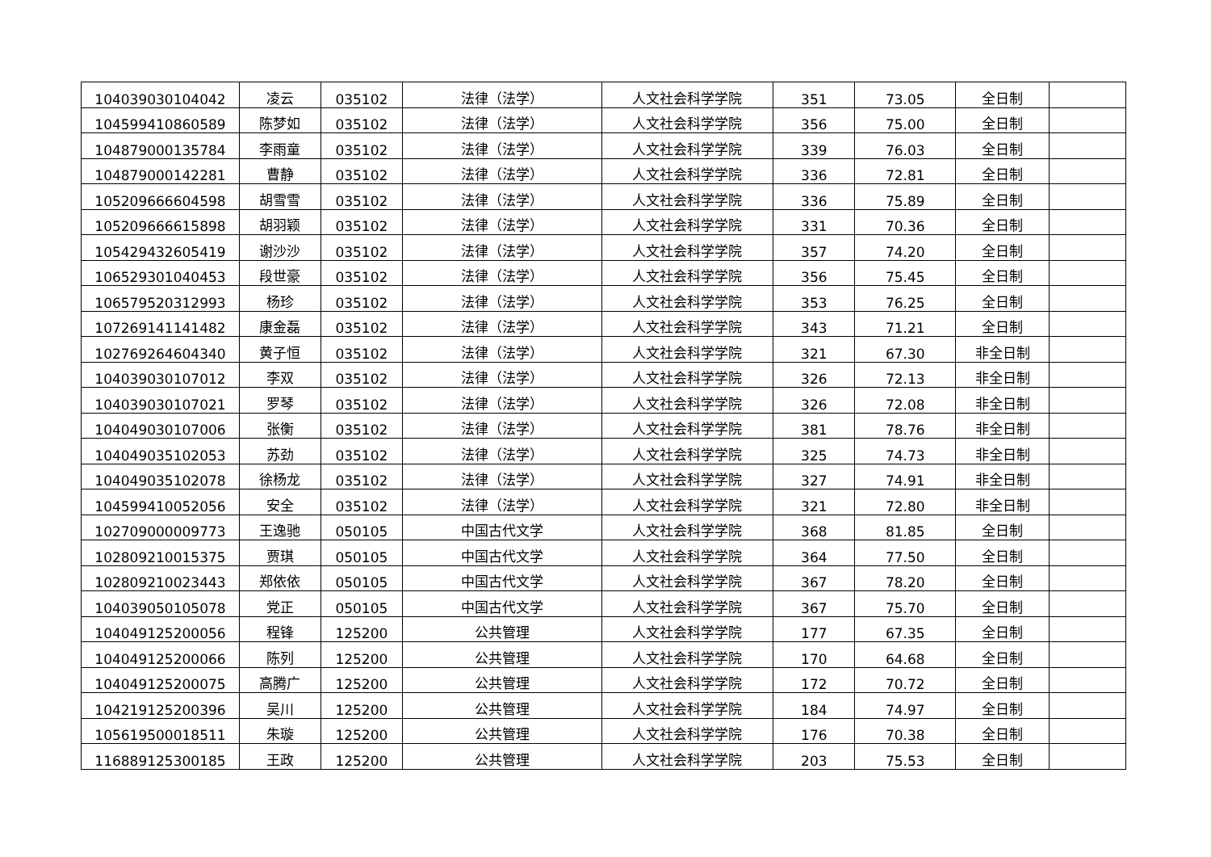| 104039030104042 | 凌云 | 035102 | 法律（法学） | 人文社会科学学院 | 351 | 73.05 | 全日制 | |
| 104599410860589 | 陈梦如 | 035102 | 法律（法学） | 人文社会科学学院 | 356 | 75.00 | 全日制 | |
| 104879000135784 | 李雨童 | 035102 | 法律（法学） | 人文社会科学学院 | 339 | 76.03 | 全日制 | |
| 104879000142281 | 曹静 | 035102 | 法律（法学） | 人文社会科学学院 | 336 | 72.81 | 全日制 | |
| 105209666604598 | 胡雪雪 | 035102 | 法律（法学） | 人文社会科学学院 | 336 | 75.89 | 全日制 | |
| 105209666615898 | 胡羽颖 | 035102 | 法律（法学） | 人文社会科学学院 | 331 | 70.36 | 全日制 | |
| 105429432605419 | 谢沙沙 | 035102 | 法律（法学） | 人文社会科学学院 | 357 | 74.20 | 全日制 | |
| 106529301040453 | 段世豪 | 035102 | 法律（法学） | 人文社会科学学院 | 356 | 75.45 | 全日制 | |
| 106579520312993 | 杨珍 | 035102 | 法律（法学） | 人文社会科学学院 | 353 | 76.25 | 全日制 | |
| 107269141141482 | 康金磊 | 035102 | 法律（法学） | 人文社会科学学院 | 343 | 71.21 | 全日制 | |
| 102769264604340 | 黄子恒 | 035102 | 法律（法学） | 人文社会科学学院 | 321 | 67.30 | 非全日制 | |
| 104039030107012 | 李双 | 035102 | 法律（法学） | 人文社会科学学院 | 326 | 72.13 | 非全日制 | |
| 104039030107021 | 罗琴 | 035102 | 法律（法学） | 人文社会科学学院 | 326 | 72.08 | 非全日制 | |
| 104049030107006 | 张衡 | 035102 | 法律（法学） | 人文社会科学学院 | 381 | 78.76 | 非全日制 | |
| 104049035102053 | 苏劲 | 035102 | 法律（法学） | 人文社会科学学院 | 325 | 74.73 | 非全日制 | |
| 104049035102078 | 徐杨龙 | 035102 | 法律（法学） | 人文社会科学学院 | 327 | 74.91 | 非全日制 | |
| 104599410052056 | 安全 | 035102 | 法律（法学） | 人文社会科学学院 | 321 | 72.80 | 非全日制 | |
| 102709000009773 | 王逸驰 | 050105 | 中国古代文学 | 人文社会科学学院 | 368 | 81.85 | 全日制 | |
| 102809210015375 | 贾琪 | 050105 | 中国古代文学 | 人文社会科学学院 | 364 | 77.50 | 全日制 | |
| 102809210023443 | 郑依依 | 050105 | 中国古代文学 | 人文社会科学学院 | 367 | 78.20 | 全日制 | |
| 104039050105078 | 党正 | 050105 | 中国古代文学 | 人文社会科学学院 | 367 | 75.70 | 全日制 | |
| 104049125200056 | 程锋 | 125200 | 公共管理 | 人文社会科学学院 | 177 | 67.35 | 全日制 | |
| 104049125200066 | 陈列 | 125200 | 公共管理 | 人文社会科学学院 | 170 | 64.68 | 全日制 | |
| 104049125200075 | 高腾广 | 125200 | 公共管理 | 人文社会科学学院 | 172 | 70.72 | 全日制 | |
| 104219125200396 | 吴川 | 125200 | 公共管理 | 人文社会科学学院 | 184 | 74.97 | 全日制 | |
| 105619500018511 | 朱璇 | 125200 | 公共管理 | 人文社会科学学院 | 176 | 70.38 | 全日制 | |
| 116889125300185 | 王政 | 125200 | 公共管理 | 人文社会科学学院 | 203 | 75.53 | 全日制 | |